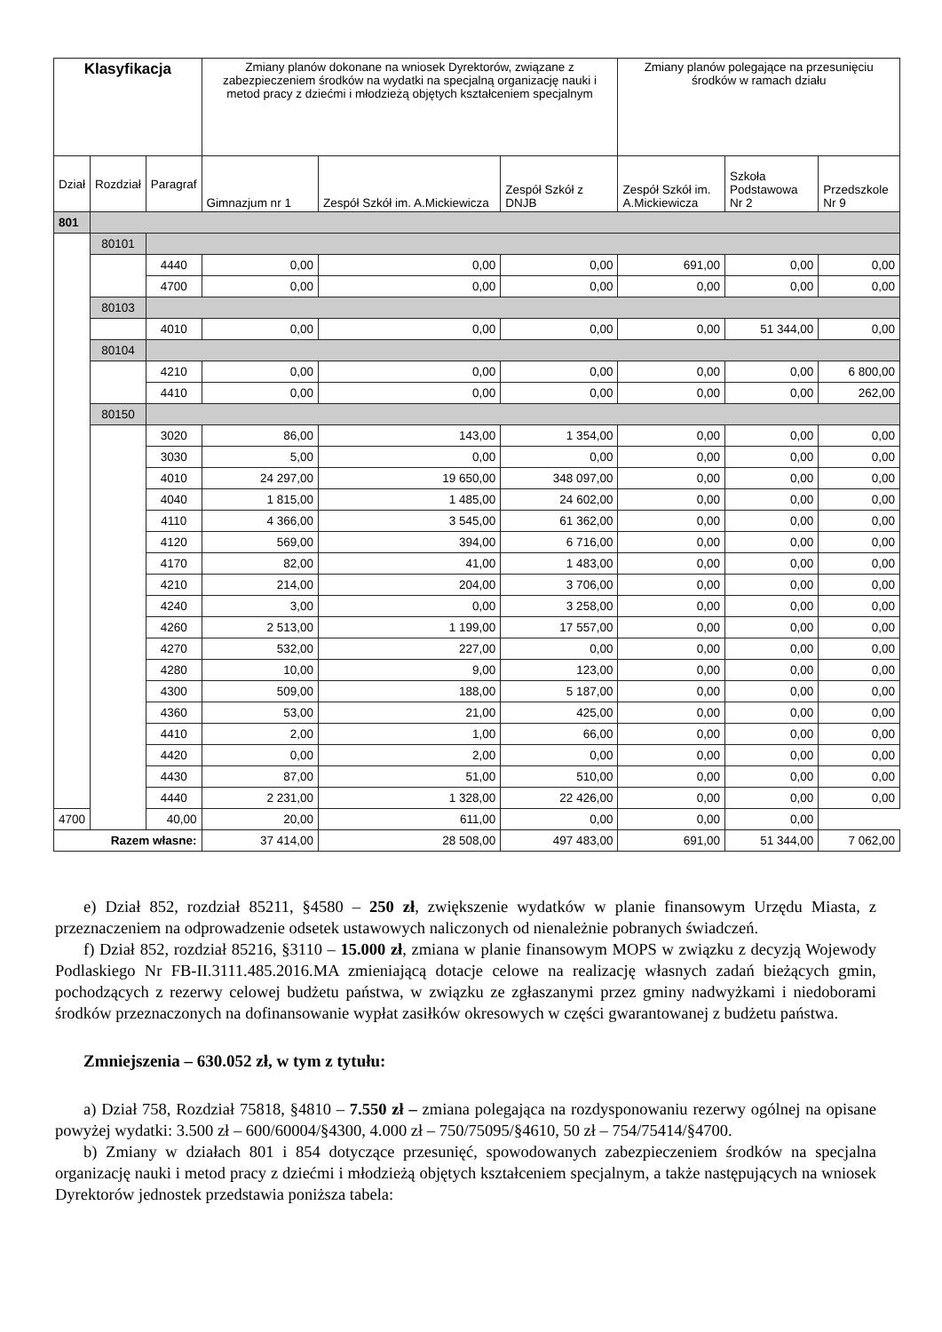| Klasyfikacja | | | Zmiany planów dokonane na wniosek Dyrektorów, związane z zabezpieczeniem środków na wydatki na specjalną organizację nauki i metod pracy z dziećmi i młodzieżą objętych kształceniem specjalnym | | | Zmiany planów polegające na przesunięciu środków w ramach działu | | |
| --- | --- | --- | --- | --- | --- | --- | --- | --- |
| Dział | Rozdział | Paragraf | Gimnazjum nr 1 | Zespół Szkół im. A.Mickiewicza | Zespół Szkół z DNJB | Zespół Szkół im. A.Mickiewicza | Szkoła Podstawowa Nr 2 | Przedszkole Nr 9 |
| 801 | | | | | | | | |
| | 80101 | | | | | | | |
| | | 4440 | 0,00 | 0,00 | 0,00 | 691,00 | 0,00 | 0,00 |
| | | 4700 | 0,00 | 0,00 | 0,00 | 0,00 | 0,00 | 0,00 |
| | 80103 | | | | | | | |
| | | 4010 | 0,00 | 0,00 | 0,00 | 0,00 | 51 344,00 | 0,00 |
| | 80104 | | | | | | | |
| | | 4210 | 0,00 | 0,00 | 0,00 | 0,00 | 0,00 | 6 800,00 |
| | | 4410 | 0,00 | 0,00 | 0,00 | 0,00 | 0,00 | 262,00 |
| | 80150 | | | | | | | |
| | | 3020 | 86,00 | 143,00 | 1 354,00 | 0,00 | 0,00 | 0,00 |
| | | 3030 | 5,00 | 0,00 | 0,00 | 0,00 | 0,00 | 0,00 |
| | | 4010 | 24 297,00 | 19 650,00 | 348 097,00 | 0,00 | 0,00 | 0,00 |
| | | 4040 | 1 815,00 | 1 485,00 | 24 602,00 | 0,00 | 0,00 | 0,00 |
| | | 4110 | 4 366,00 | 3 545,00 | 61 362,00 | 0,00 | 0,00 | 0,00 |
| | | 4120 | 569,00 | 394,00 | 6 716,00 | 0,00 | 0,00 | 0,00 |
| | | 4170 | 82,00 | 41,00 | 1 483,00 | 0,00 | 0,00 | 0,00 |
| | | 4210 | 214,00 | 204,00 | 3 706,00 | 0,00 | 0,00 | 0,00 |
| | | 4240 | 3,00 | 0,00 | 3 258,00 | 0,00 | 0,00 | 0,00 |
| | | 4260 | 2 513,00 | 1 199,00 | 17 557,00 | 0,00 | 0,00 | 0,00 |
| | | 4270 | 532,00 | 227,00 | 0,00 | 0,00 | 0,00 | 0,00 |
| | | 4280 | 10,00 | 9,00 | 123,00 | 0,00 | 0,00 | 0,00 |
| | | 4300 | 509,00 | 188,00 | 5 187,00 | 0,00 | 0,00 | 0,00 |
| | | 4360 | 53,00 | 21,00 | 425,00 | 0,00 | 0,00 | 0,00 |
| | | 4410 | 2,00 | 1,00 | 66,00 | 0,00 | 0,00 | 0,00 |
| | | 4420 | 0,00 | 2,00 | 0,00 | 0,00 | 0,00 | 0,00 |
| | | 4430 | 87,00 | 51,00 | 510,00 | 0,00 | 0,00 | 0,00 |
| | | 4440 | 2 231,00 | 1 328,00 | 22 426,00 | 0,00 | 0,00 | 0,00 |
| 4700 | | 40,00 | 20,00 | 611,00 | 0,00 | 0,00 | 0,00 | |
| Razem własne: | | | 37 414,00 | 28 508,00 | 497 483,00 | 691,00 | 51 344,00 | 7 062,00 |
e) Dział 852, rozdział 85211, §4580 – 250 zł, zwiększenie wydatków w planie finansowym Urzędu Miasta, z przeznaczeniem na odprowadzenie odsetek ustawowych naliczonych od nienależnie pobranych świadczeń.
f) Dział 852, rozdział 85216, §3110 – 15.000 zł, zmiana w planie finansowym MOPS w związku z decyzją Wojewody Podlaskiego Nr FB-II.3111.485.2016.MA zmieniającą dotacje celowe na realizację własnych zadań bieżących gmin, pochodzących z rezerwy celowej budżetu państwa, w związku ze zgłaszanymi przez gminy nadwyżkami i niedoborami środków przeznaczonych na dofinansowanie wypłat zasiłków okresowych w części gwarantowanej z budżetu państwa.
Zmniejszenia – 630.052 zł, w tym z tytułu:
a) Dział 758, Rozdział 75818, §4810 – 7.550 zł – zmiana polegająca na rozdysponowaniu rezerwy ogólnej na opisane powyżej wydatki: 3.500 zł – 600/60004/§4300, 4.000 zł – 750/75095/§4610, 50 zł – 754/75414/§4700.
b) Zmiany w działach 801 i 854 dotyczące przesunięć, spowodowanych zabezpieczeniem środków na specjalna organizację nauki i metod pracy z dziećmi i młodzieżą objętych kształceniem specjalnym, a także następujących na wniosek Dyrektorów jednostek przedstawia poniższa tabela: